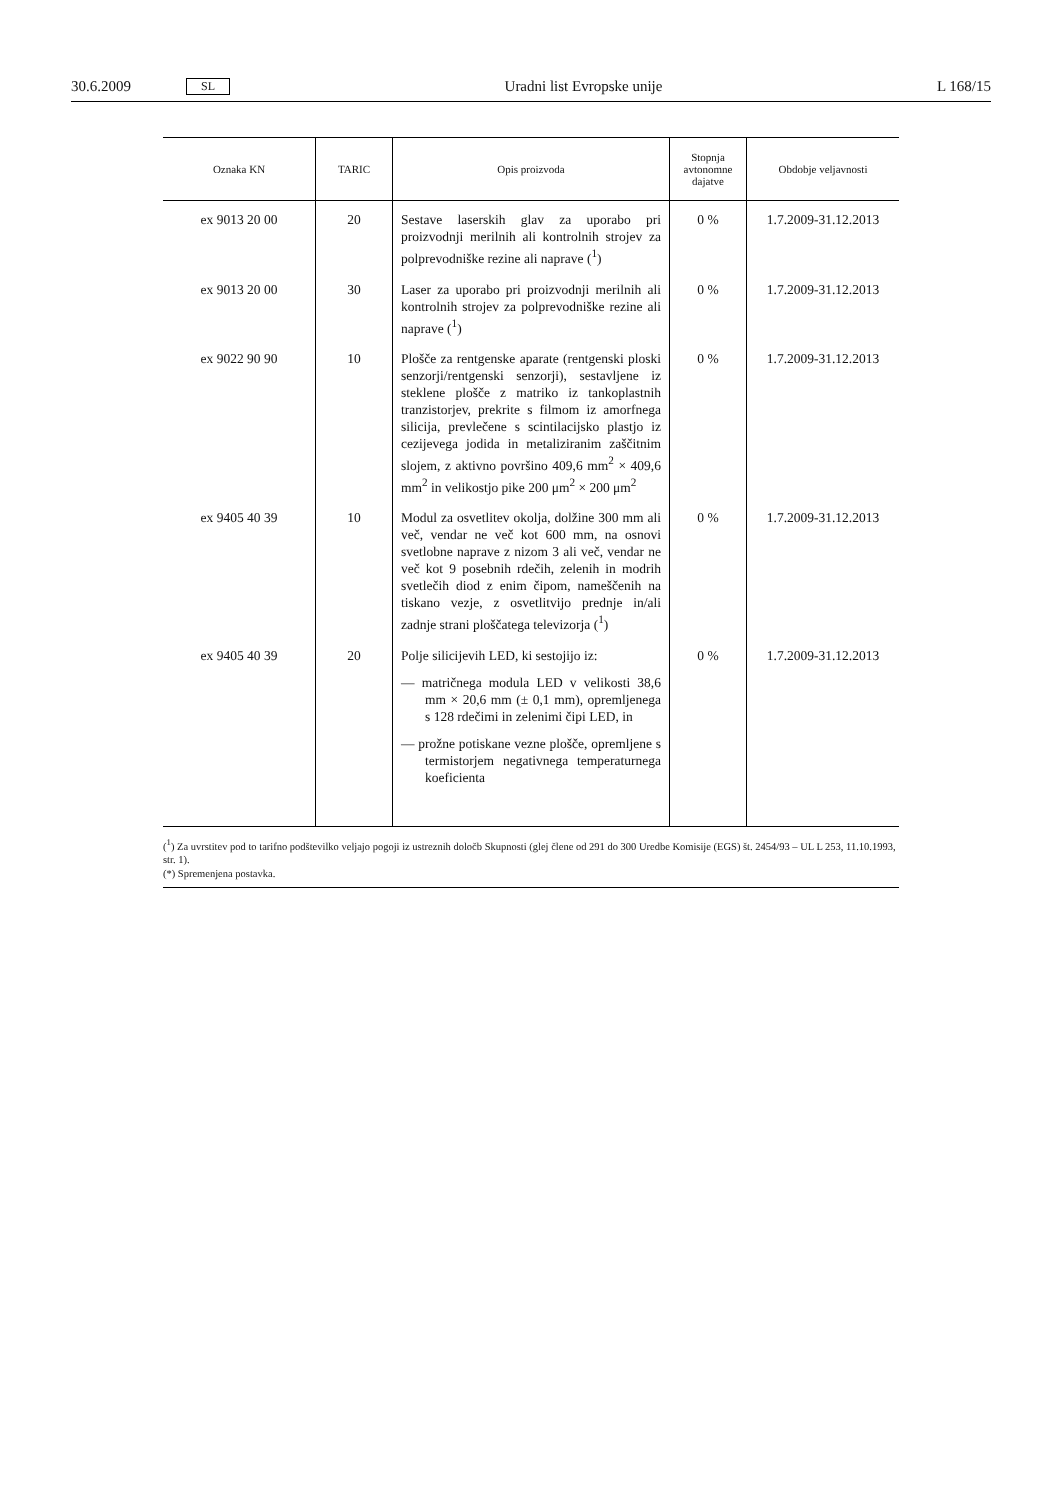30.6.2009 SL Uradni list Evropske unije L 168/15
| Oznaka KN | TARIC | Opis proizvoda | Stopnja avtonomne dajatve | Obdobje veljavnosti |
| --- | --- | --- | --- | --- |
| ex 9013 20 00 | 20 | Sestave laserskih glav za uporabo pri proizvodnji merilnih ali kontrolnih strojev za polprevodniške rezine ali naprave (<sup>1</sup>) | 0 % | 1.7.2009-31.12.2013 |
| ex 9013 20 00 | 30 | Laser za uporabo pri proizvodnji merilnih ali kontrolnih strojev za polprevodniške rezine ali naprave (<sup>1</sup>) | 0 % | 1.7.2009-31.12.2013 |
| ex 9022 90 90 | 10 | Plošče za rentgenske aparate (rentgenski ploski senzorji/rentgenski senzorji), sestavljene iz steklene plošče z matriko iz tankoplastnih tranzistorjev, prekrite s filmom iz amorfnega silicija, prevlečene s scintilacijsko plastjo iz cezijevega jodida in metaliziranim zaščitnim slojem, z aktivno površino 409,6 mm<sup>2</sup> × 409,6 mm<sup>2</sup> in velikostjo pike 200 μm<sup>2</sup> × 200 μm<sup>2</sup> | 0 % | 1.7.2009-31.12.2013 |
| ex 9405 40 39 | 10 | Modul za osvetlitev okolja, dolžine 300 mm ali več, vendar ne več kot 600 mm, na osnovi svetlobne naprave z nizom 3 ali več, vendar ne več kot 9 posebnih rdečih, zelenih in modrih svetlečih diod z enim čipom, nameščenih na tiskano vezje, z osvetlitvijo prednje in/ali zadnje strani ploščatega televizorja (<sup>1</sup>) | 0 % | 1.7.2009-31.12.2013 |
| ex 9405 40 39 | 20 | Polje silicijevih LED, ki sestojijo iz: — matričnega modula LED v velikosti 38,6 mm × 20,6 mm (± 0,1 mm), opremljenega s 128 rdečimi in zelenimi čipi LED, in — prožne potiskane vezne plošče, opremljene s termistorjem negativnega temperaturnega koeficienta | 0 % | 1.7.2009-31.12.2013 |
(<sup>1</sup>) Za uvrstitev pod to tarifno podštevilko veljajo pogoji iz ustreznih določb Skupnosti (glej člene od 291 do 300 Uredbe Komisije (EGS) št. 2454/93 – UL L 253, 11.10.1993, str. 1).
(*) Spremenjena postavka.